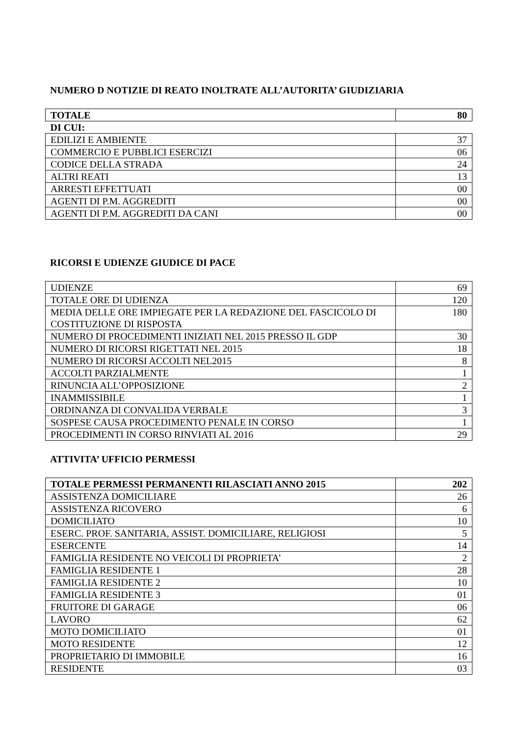NUMERO D NOTIZIE DI REATO INOLTRATE ALL’AUTORITA’ GIUDIZIARIA
| TOTALE | 80 |
| DI CUI: | |
| EDILIZI E AMBIENTE | 37 |
| COMMERCIO E PUBBLICI ESERCIZI | 06 |
| CODICE DELLA STRADA | 24 |
| ALTRI REATI | 13 |
| ARRESTI EFFETTUATI | 00 |
| AGENTI DI P.M. AGGREDITI | 00 |
| AGENTI DI P.M. AGGREDITI DA CANI | 00 |
RICORSI E UDIENZE GIUDICE DI PACE
| UDIENZE | 69 |
| TOTALE ORE DI UDIENZA | 120 |
| MEDIA DELLE ORE IMPIEGATE PER LA REDAZIONE DEL FASCICOLO DI COSTITUZIONE DI RISPOSTA | 180 |
| NUMERO DI PROCEDIMENTI INIZIATI NEL 2015 PRESSO IL GDP | 30 |
| NUMERO DI RICORSI RIGETTATI NEL 2015 | 18 |
| NUMERO DI RICORSI ACCOLTI NEL2015 | 8 |
| ACCOLTI PARZIALMENTE | 1 |
| RINUNCIA ALL’OPPOSIZIONE | 2 |
| INAMMISSIBILE | 1 |
| ORDINANZA DI CONVALIDA VERBALE | 3 |
| SOSPESE CAUSA PROCEDIMENTO PENALE IN CORSO | 1 |
| PROCEDIMENTI IN CORSO RINVIATI AL 2016 | 29 |
ATTIVITA’ UFFICIO PERMESSI
| TOTALE PERMESSI PERMANENTI RILASCIATI ANNO 2015 | 202 |
| ASSISTENZA DOMICILIARE | 26 |
| ASSISTENZA RICOVERO | 6 |
| DOMICILIATO | 10 |
| ESERC. PROF. SANITARIA, ASSIST. DOMICILIARE, RELIGIOSI | 5 |
| ESERCENTE | 14 |
| FAMIGLIA RESIDENTE NO VEICOLI DI PROPRIETA’ | 2 |
| FAMIGLIA RESIDENTE 1 | 28 |
| FAMIGLIA RESIDENTE 2 | 10 |
| FAMIGLIA RESIDENTE 3 | 01 |
| FRUITORE DI GARAGE | 06 |
| LAVORO | 62 |
| MOTO DOMICILIATO | 01 |
| MOTO RESIDENTE | 12 |
| PROPRIETARIO DI IMMOBILE | 16 |
| RESIDENTE | 03 |